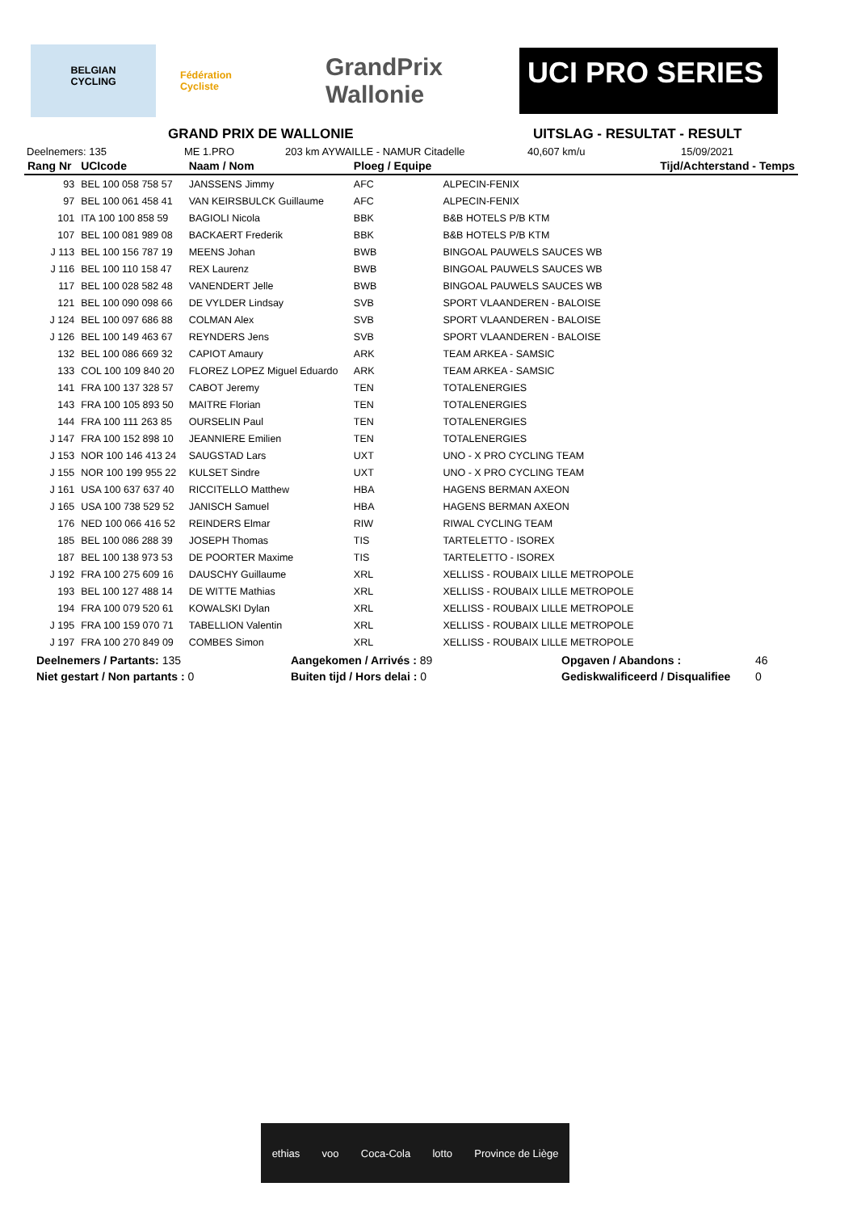BELGIAN
CYCLING
Fédération
Cycliste
GrandPrix Wallonie
UCI PRO SERIES
GRAND PRIX DE WALLONIE UITSLAG - RESULTAT - RESULT
Deelnemers: 135 ME 1.PRO 203 km AYWAILLE - NAMUR Citadelle 40,607 km/u 15/09/2021
| Rang Nr | UCIcode | Naam / Nom | Ploeg / Equipe | | Tijd/Achterstand - Temps |
| --- | --- | --- | --- | --- | --- |
| 93 | BEL 100 058 758 57 | JANSSENS Jimmy | AFC | ALPECIN-FENIX | |
| 97 | BEL 100 061 458 41 | VAN KEIRSBULCK Guillaume | AFC | ALPECIN-FENIX | |
| 101 | ITA 100 100 858 59 | BAGIOLI Nicola | BBK | B&B HOTELS P/B KTM | |
| 107 | BEL 100 081 989 08 | BACKAERT Frederik | BBK | B&B HOTELS P/B KTM | |
| J 113 | BEL 100 156 787 19 | MEENS Johan | BWB | BINGOAL PAUWELS SAUCES WB | |
| J 116 | BEL 100 110 158 47 | REX Laurenz | BWB | BINGOAL PAUWELS SAUCES WB | |
| 117 | BEL 100 028 582 48 | VANENDERT Jelle | BWB | BINGOAL PAUWELS SAUCES WB | |
| 121 | BEL 100 090 098 66 | DE VYLDER Lindsay | SVB | SPORT VLAANDEREN - BALOISE | |
| J 124 | BEL 100 097 686 88 | COLMAN Alex | SVB | SPORT VLAANDEREN - BALOISE | |
| J 126 | BEL 100 149 463 67 | REYNDERS Jens | SVB | SPORT VLAANDEREN - BALOISE | |
| 132 | BEL 100 086 669 32 | CAPIOT Amaury | ARK | TEAM ARKEA - SAMSIC | |
| 133 | COL 100 109 840 20 | FLOREZ LOPEZ Miguel Eduardo | ARK | TEAM ARKEA - SAMSIC | |
| 141 | FRA 100 137 328 57 | CABOT Jeremy | TEN | TOTALENERGIES | |
| 143 | FRA 100 105 893 50 | MAITRE Florian | TEN | TOTALENERGIES | |
| 144 | FRA 100 111 263 85 | OURSELIN Paul | TEN | TOTALENERGIES | |
| J 147 | FRA 100 152 898 10 | JEANNIERE Emilien | TEN | TOTALENERGIES | |
| J 153 | NOR 100 146 413 24 | SAUGSTAD Lars | UXT | UNO - X PRO CYCLING TEAM | |
| J 155 | NOR 100 199 955 22 | KULSET Sindre | UXT | UNO - X PRO CYCLING TEAM | |
| J 161 | USA 100 637 637 40 | RICCITELLO Matthew | HBA | HAGENS BERMAN AXEON | |
| J 165 | USA 100 738 529 52 | JANISCH Samuel | HBA | HAGENS BERMAN AXEON | |
| 176 | NED 100 066 416 52 | REINDERS Elmar | RIW | RIWAL CYCLING TEAM | |
| 185 | BEL 100 086 288 39 | JOSEPH Thomas | TIS | TARTELETTO - ISOREX | |
| 187 | BEL 100 138 973 53 | DE POORTER Maxime | TIS | TARTELETTO - ISOREX | |
| J 192 | FRA 100 275 609 16 | DAUSCHY Guillaume | XRL | XELLISS - ROUBAIX LILLE METROPOLE | |
| 193 | BEL 100 127 488 14 | DE WITTE Mathias | XRL | XELLISS - ROUBAIX LILLE METROPOLE | |
| 194 | FRA 100 079 520 61 | KOWALSKI Dylan | XRL | XELLISS - ROUBAIX LILLE METROPOLE | |
| J 195 | FRA 100 159 070 71 | TABELLION Valentin | XRL | XELLISS - ROUBAIX LILLE METROPOLE | |
| J 197 | FRA 100 270 849 09 | COMBES Simon | XRL | XELLISS - ROUBAIX LILLE METROPOLE | |
Deelnemers / Partants: 135 Aangekomen / Arrivés : 89 Opgaven / Abandons : 46
Niet gestart / Non partants : 0 Buiten tijd / Hors delai : 0 Gediskwalificeerd / Disqualifiee 0
ethias voo Coca-Cola lotto Province de Liège